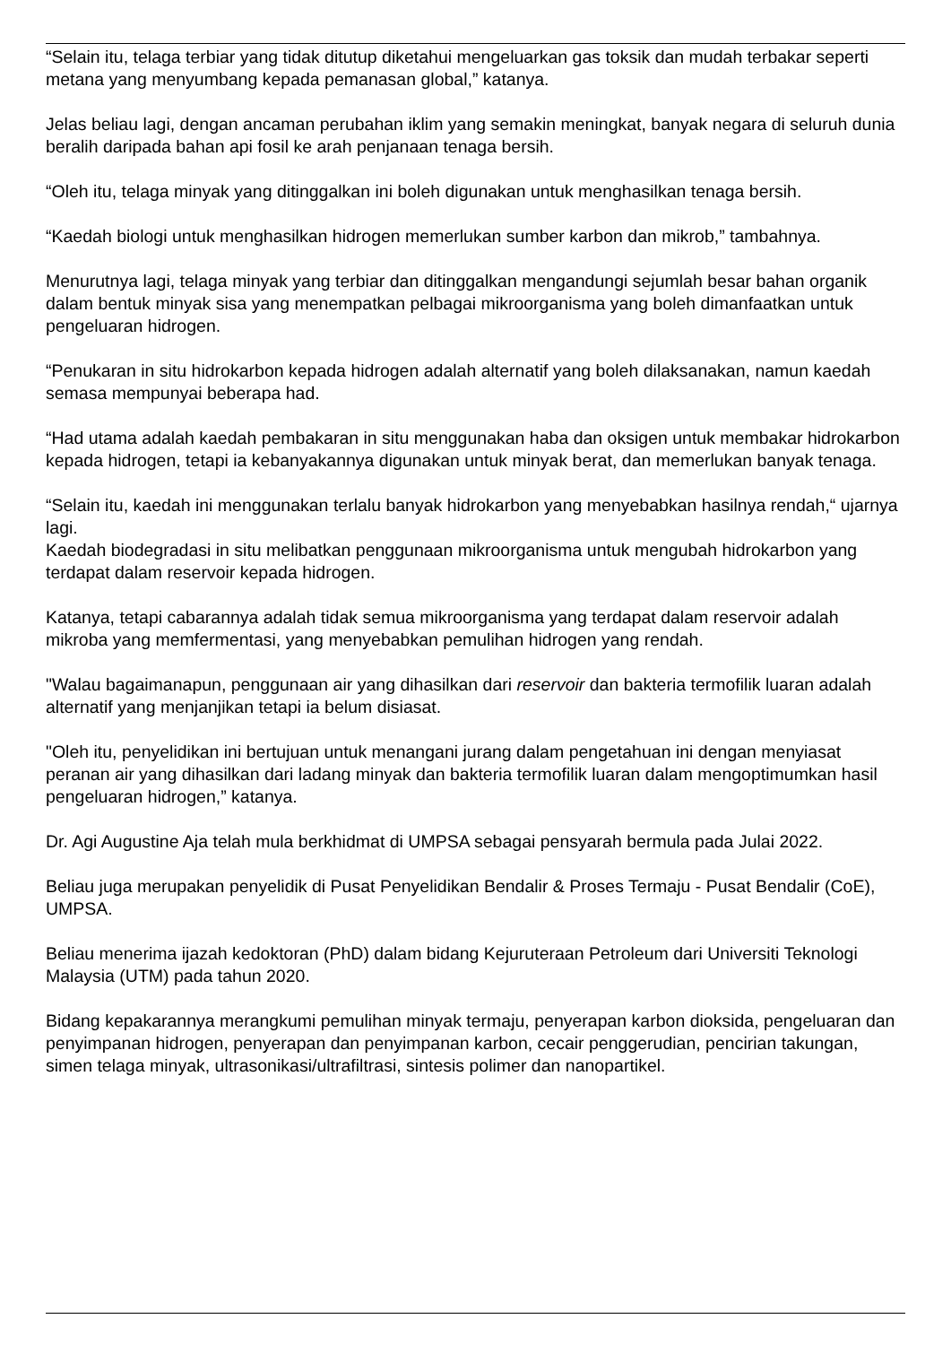“Selain itu, telaga terbiar yang tidak ditutup diketahui mengeluarkan gas toksik dan mudah terbakar seperti metana yang menyumbang kepada pemanasan global,” katanya.
Jelas beliau lagi, dengan ancaman perubahan iklim yang semakin meningkat, banyak negara di seluruh dunia beralih daripada bahan api fosil ke arah penjanaan tenaga bersih.
“Oleh itu, telaga minyak yang ditinggalkan ini boleh digunakan untuk menghasilkan tenaga bersih.
“Kaedah biologi untuk menghasilkan hidrogen memerlukan sumber karbon dan mikrob,” tambahnya.
Menurutnya lagi, telaga minyak yang terbiar dan ditinggalkan mengandungi sejumlah besar bahan organik dalam bentuk minyak sisa yang menempatkan pelbagai mikroorganisma yang boleh dimanfaatkan untuk pengeluaran hidrogen.
“Penukaran in situ hidrokarbon kepada hidrogen adalah alternatif yang boleh dilaksanakan, namun kaedah semasa mempunyai beberapa had.
“Had utama adalah kaedah pembakaran in situ menggunakan haba dan oksigen untuk membakar hidrokarbon kepada hidrogen, tetapi ia kebanyakannya digunakan untuk minyak berat, dan memerlukan banyak tenaga.
“Selain itu, kaedah ini menggunakan terlalu banyak hidrokarbon yang menyebabkan hasilnya rendah,“ ujarnya lagi.
Kaedah biodegradasi in situ melibatkan penggunaan mikroorganisma untuk mengubah hidrokarbon yang terdapat dalam reservoir kepada hidrogen.
Katanya, tetapi cabarannya adalah tidak semua mikroorganisma yang terdapat dalam reservoir adalah mikroba yang memfermentasi, yang menyebabkan pemulihan hidrogen yang rendah.
"Walau bagaimanapun, penggunaan air yang dihasilkan dari reservoir dan bakteria termofilik luaran adalah alternatif yang menjanjikan tetapi ia belum disiasat.
"Oleh itu, penyelidikan ini bertujuan untuk menangani jurang dalam pengetahuan ini dengan menyiasat peranan air yang dihasilkan dari ladang minyak dan bakteria termofilik luaran dalam mengoptimumkan hasil pengeluaran hidrogen,” katanya.
Dr. Agi Augustine Aja telah mula berkhidmat di UMPSA sebagai pensyarah bermula pada Julai 2022.
Beliau juga merupakan penyelidik di Pusat Penyelidikan Bendalir & Proses Termaju - Pusat Bendalir (CoE), UMPSA.
Beliau menerima ijazah kedoktoran (PhD) dalam bidang Kejuruteraan Petroleum dari Universiti Teknologi Malaysia (UTM) pada tahun 2020.
Bidang kepakarannya merangkumi pemulihan minyak termaju, penyerapan karbon dioksida, pengeluaran dan penyimpanan hidrogen, penyerapan dan penyimpanan karbon, cecair penggerudian, pencirian takungan, simen telaga minyak, ultrasonikasi/ultrafiltrasi, sintesis polimer dan nanopartikel.